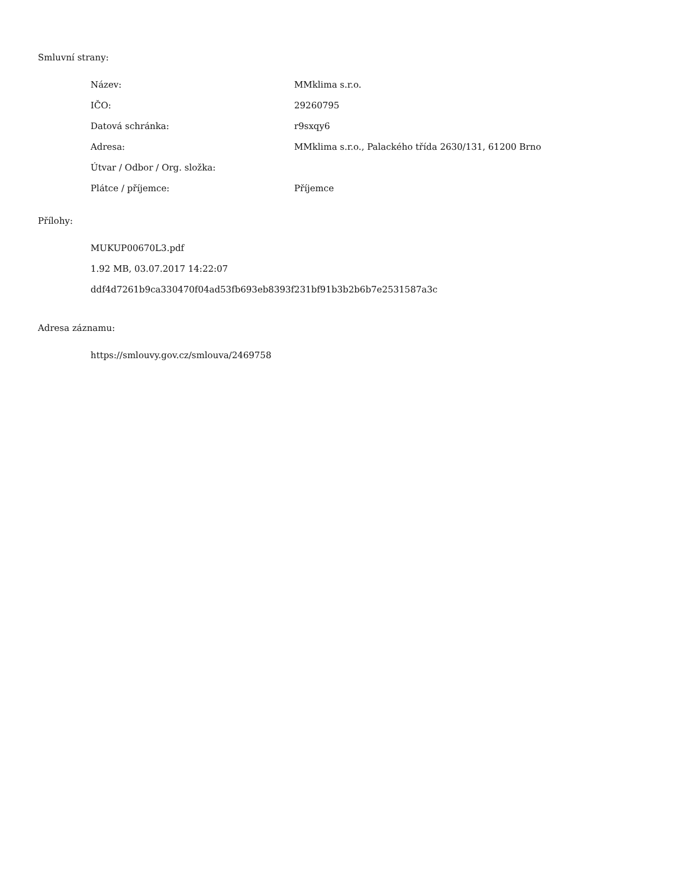Smluvní strany:
| Název: | MMklima s.r.o. |
| IČO: | 29260795 |
| Datová schránka: | r9sxqy6 |
| Adresa: | MMklima s.r.o., Palackého třída 2630/131, 61200 Brno |
| Útvar / Odbor / Org. složka: | |
| Plátce / příjemce: | Příjemce |
Přílohy:
MUKUP00670L3.pdf
1.92 MB, 03.07.2017 14:22:07
ddf4d7261b9ca330470f04ad53fb693eb8393f231bf91b3b2b6b7e2531587a3c
Adresa záznamu:
https://smlouvy.gov.cz/smlouva/2469758